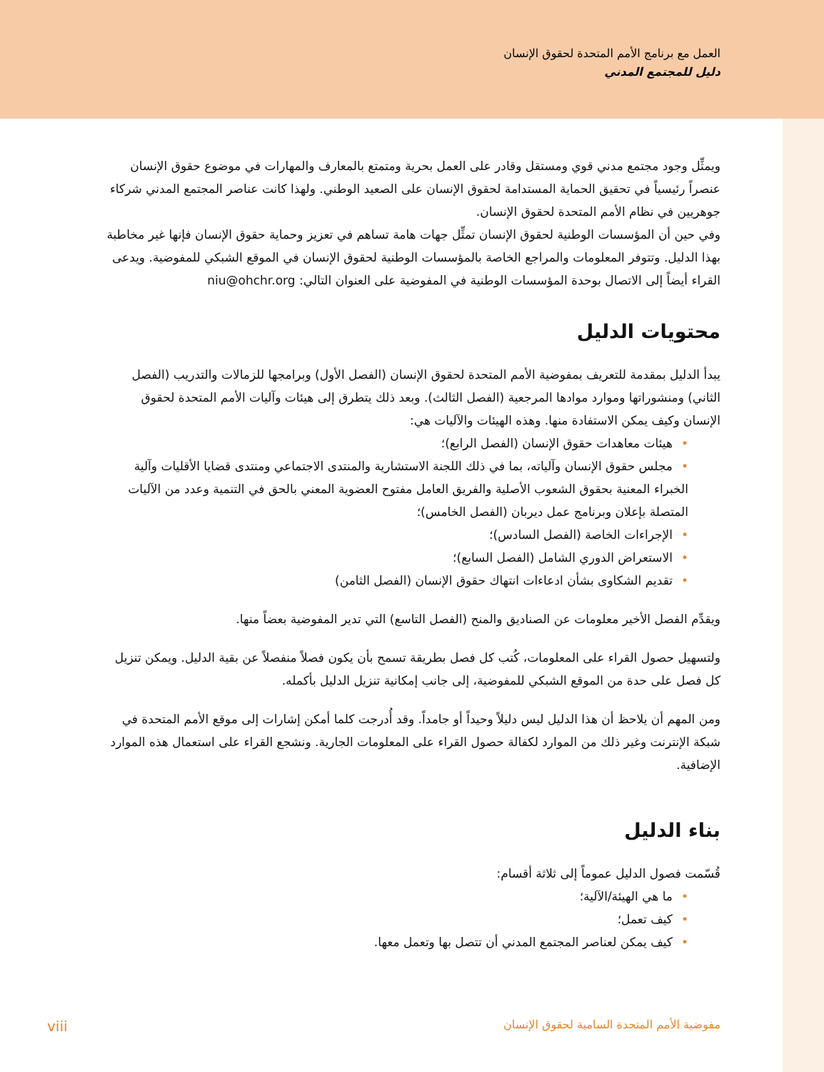العمل مع برنامج الأمم المتحدة لحقوق الإنسان
دليل للمجتمع المدني
ويمثِّل وجود مجتمع مدني قوي ومستقل وقادر على العمل بحرية ومتمتع بالمعارف والمهارات في موضوع حقوق الإنسان عنصراً رئيسياً في تحقيق الحماية المستدامة لحقوق الإنسان على الصعيد الوطني. ولهذا كانت عناصر المجتمع المدني شركاء جوهريين في نظام الأمم المتحدة لحقوق الإنسان.
وفي حين أن المؤسسات الوطنية لحقوق الإنسان تمثِّل جهات هامة تساهم في تعزيز وحماية حقوق الإنسان فإنها غير مخاطبة بهذا الدليل. وتتوفر المعلومات والمراجع الخاصة بالمؤسسات الوطنية لحقوق الإنسان في الموقع الشبكي للمفوضية. ويدعى القراء أيضاً إلى الاتصال بوحدة المؤسسات الوطنية في المفوضية على العنوان التالي: niu@ohchr.org
محتويات الدليل
يبدأ الدليل بمقدمة للتعريف بمفوضية الأمم المتحدة لحقوق الإنسان (الفصل الأول) وبرامجها للزمالات والتدريب (الفصل الثاني) ومنشوراتها وموارد موادها المرجعية (الفصل الثالث). وبعد ذلك يتطرق إلى هيئات وآليات الأمم المتحدة لحقوق الإنسان وكيف يمكن الاستفادة منها. وهذه الهيئات والآليات هي:
•هيئات معاهدات حقوق الإنسان (الفصل الرابع)؛
•مجلس حقوق الإنسان وآلياته، بما في ذلك اللجنة الاستشارية والمنتدى الاجتماعي ومنتدى قضايا الأقليات وآلية الخبراء المعنية بحقوق الشعوب الأصلية والفريق العامل مفتوح العضوية المعني بالحق في التنمية وعدد من الآليات المتصلة بإعلان وبرنامج عمل ديربان (الفصل الخامس)؛
•الإجراءات الخاصة (الفصل السادس)؛
•الاستعراض الدوري الشامل (الفصل السابع)؛
•تقديم الشكاوى بشأن ادعاءات انتهاك حقوق الإنسان (الفصل الثامن)
ويقدِّم الفصل الأخير معلومات عن الصناديق والمنح (الفصل التاسع) التي تدير المفوضية بعضاً منها.
ولتسهيل حصول القراء على المعلومات، كُتب كل فصل بطريقة تسمح بأن يكون فصلاً منفصلاً عن بقية الدليل. ويمكن تنزيل كل فصل على حدة من الموقع الشبكي للمفوضية، إلى جانب إمكانية تنزيل الدليل بأكمله.
ومن المهم أن يلاحظ أن هذا الدليل ليس دليلاً وحيداً أو جامداً. وقد أُدرجت كلما أمكن إشارات إلى موقع الأمم المتحدة في شبكة الإنترنت وغير ذلك من الموارد لكفالة حصول القراء على المعلومات الجارية. ونشجع القراء على استعمال هذه الموارد الإضافية.
بناء الدليل
قُسّمت فصول الدليل عموماً إلى ثلاثة أقسام:
•ما هي الهيئة/الآلية؛
•كيف تعمل؛
•كيف يمكن لعناصر المجتمع المدني أن تتصل بها وتعمل معها.
مفوضية الأمم المتحدة السامية لحقوق الإنسان viii